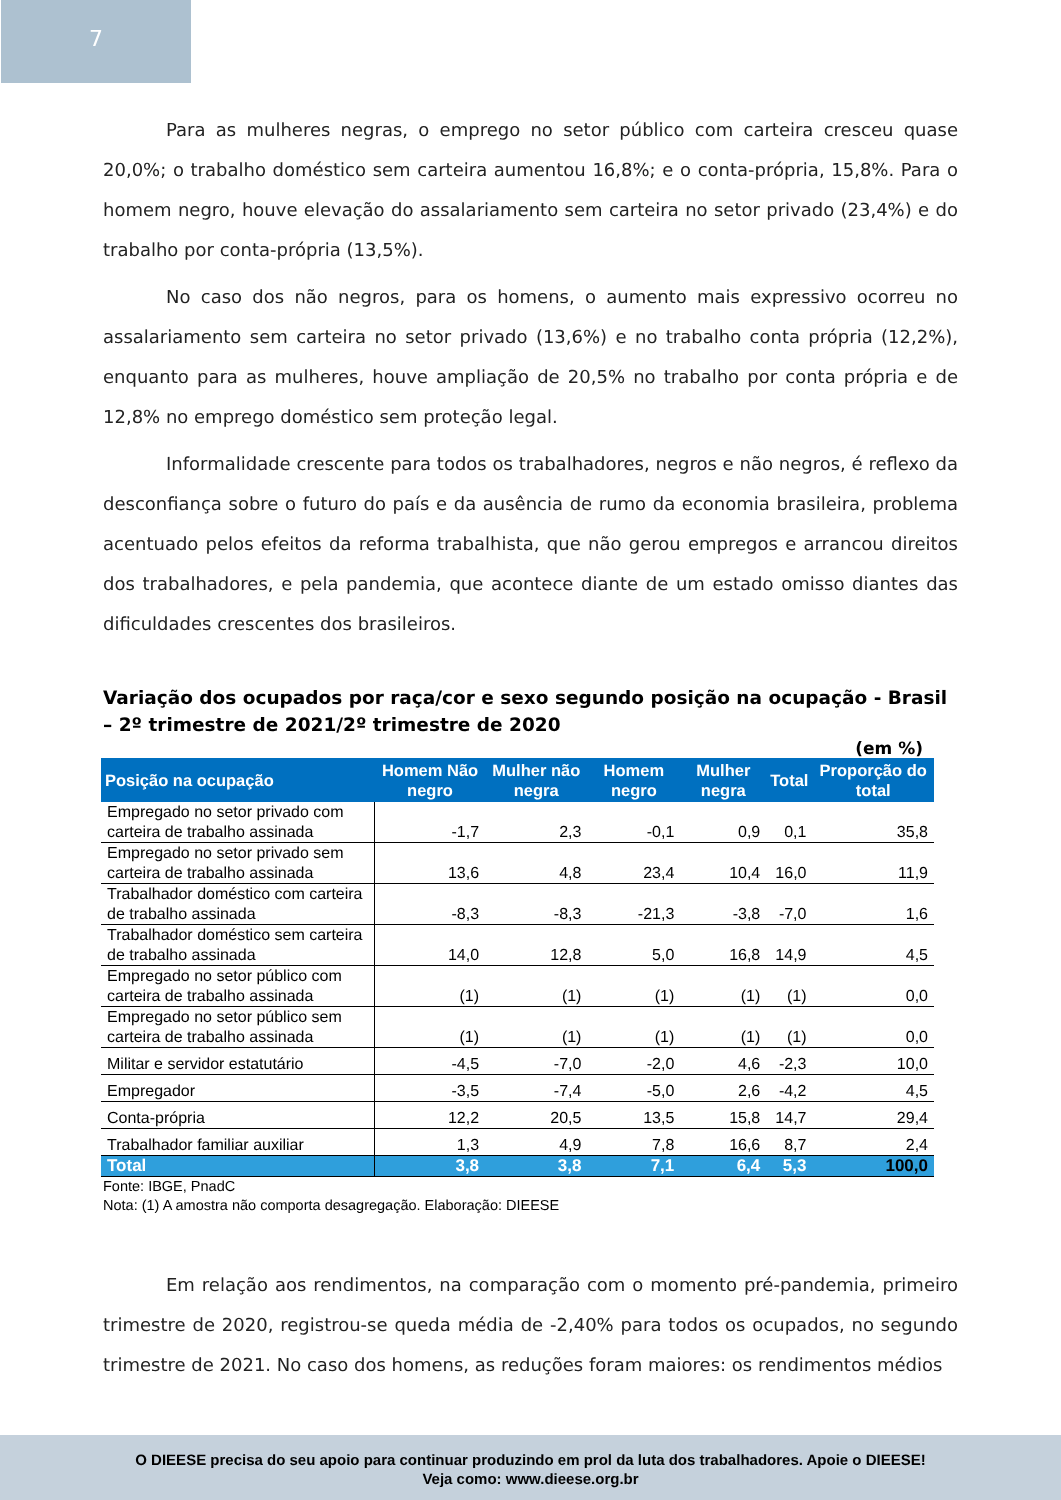7
Para as mulheres negras, o emprego no setor público com carteira cresceu quase 20,0%; o trabalho doméstico sem carteira aumentou 16,8%; e o conta-própria, 15,8%. Para o homem negro, houve elevação do assalariamento sem carteira no setor privado (23,4%) e do trabalho por conta-própria (13,5%).
No caso dos não negros, para os homens, o aumento mais expressivo ocorreu no assalariamento sem carteira no setor privado (13,6%) e no trabalho conta própria (12,2%), enquanto para as mulheres, houve ampliação de 20,5% no trabalho por conta própria e de 12,8% no emprego doméstico sem proteção legal.
Informalidade crescente para todos os trabalhadores, negros e não negros, é reflexo da desconfiança sobre o futuro do país e da ausência de rumo da economia brasileira, problema acentuado pelos efeitos da reforma trabalhista, que não gerou empregos e arrancou direitos dos trabalhadores, e pela pandemia, que acontece diante de um estado omisso diantes das dificuldades crescentes dos brasileiros.
Variação dos ocupados por raça/cor e sexo segundo posição na ocupação - Brasil – 2º trimestre de 2021/2º trimestre de 2020
(em %)
| Posição na ocupação | Homem Não negro | Mulher não negra | Homem negro | Mulher negra | Total | Proporção do total |
| --- | --- | --- | --- | --- | --- | --- |
| Empregado no setor privado com carteira de trabalho assinada | -1,7 | 2,3 | -0,1 | 0,9 | 0,1 | 35,8 |
| Empregado no setor privado sem carteira de trabalho assinada | 13,6 | 4,8 | 23,4 | 10,4 | 16,0 | 11,9 |
| Trabalhador doméstico com carteira de trabalho assinada | -8,3 | -8,3 | -21,3 | -3,8 | -7,0 | 1,6 |
| Trabalhador doméstico sem carteira de trabalho assinada | 14,0 | 12,8 | 5,0 | 16,8 | 14,9 | 4,5 |
| Empregado no setor público com carteira de trabalho assinada | (1) | (1) | (1) | (1) | (1) | 0,0 |
| Empregado no setor público sem carteira de trabalho assinada | (1) | (1) | (1) | (1) | (1) | 0,0 |
| Militar e servidor estatutário | -4,5 | -7,0 | -2,0 | 4,6 | -2,3 | 10,0 |
| Empregador | -3,5 | -7,4 | -5,0 | 2,6 | -4,2 | 4,5 |
| Conta-própria | 12,2 | 20,5 | 13,5 | 15,8 | 14,7 | 29,4 |
| Trabalhador familiar auxiliar | 1,3 | 4,9 | 7,8 | 16,6 | 8,7 | 2,4 |
| Total | 3,8 | 3,8 | 7,1 | 6,4 | 5,3 | 100,0 |
Fonte: IBGE, PnadC
Nota: (1) A amostra não comporta desagregação. Elaboração: DIEESE
Em relação aos rendimentos, na comparação com o momento pré-pandemia, primeiro trimestre de 2020, registrou-se queda média de -2,40% para todos os ocupados, no segundo trimestre de 2021. No caso dos homens, as reduções foram maiores: os rendimentos médios
O DIEESE precisa do seu apoio para continuar produzindo em prol da luta dos trabalhadores. Apoie o DIEESE!
Veja como: www.dieese.org.br